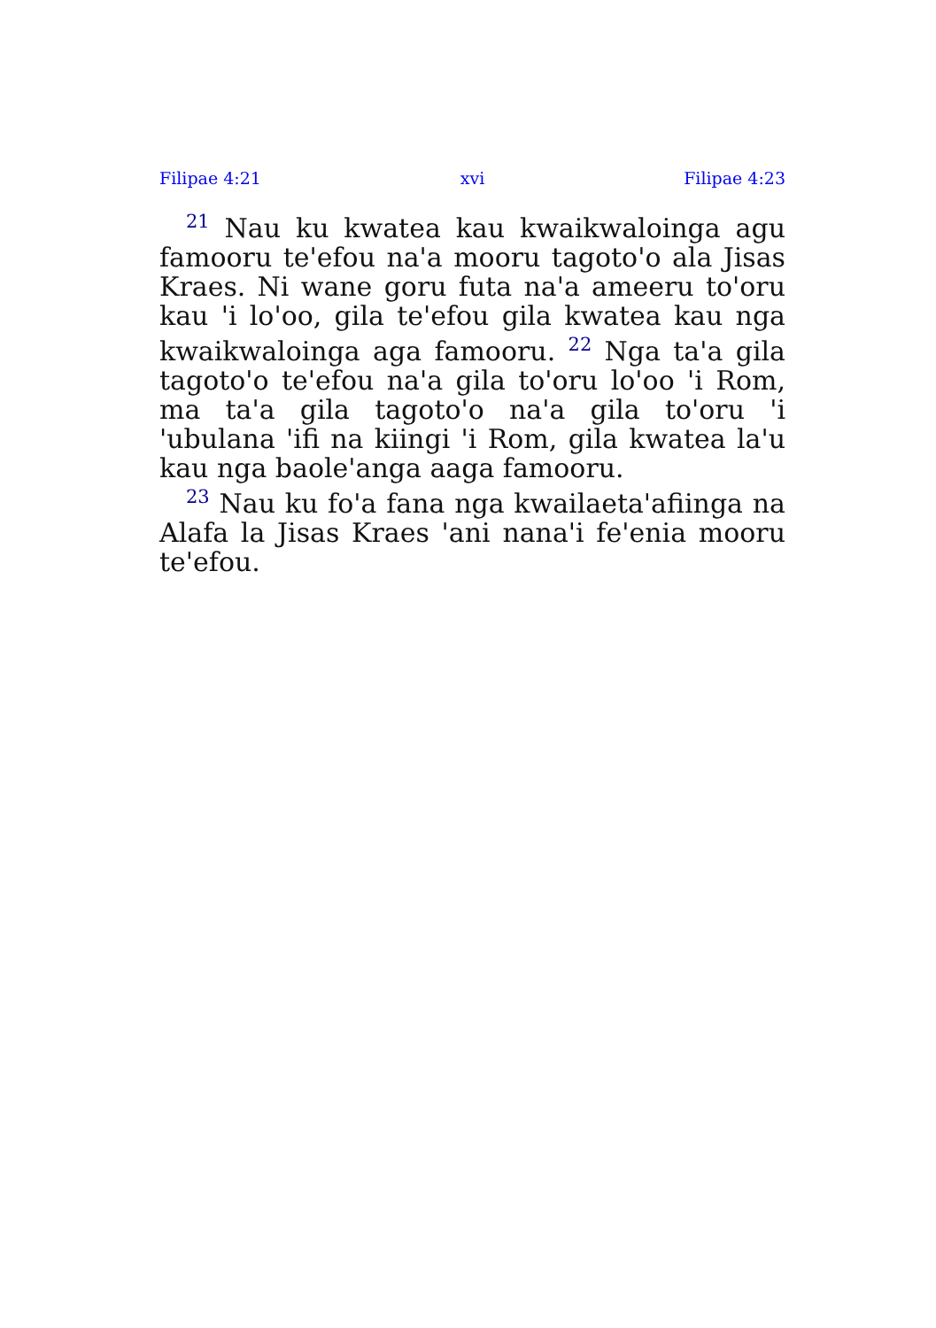Filipae 4:21 xvi Filipae 4:23
<sup>21</sup> Nau ku kwatea kau kwaikwaloinga agu famooru te'efou na'a mooru tagoto'o ala Jisas Kraes. Ni wane goru futa na'a ameeru to'oru kau 'i lo'oo, gila te'efou gila kwatea kau nga kwaik­waloinga aga famooru. <sup>22</sup> Nga ta'a gila tagoto'o te'efou na'a gila to'oru lo'oo 'i Rom, ma ta'a gila tagoto'o na'a gila to'oru 'i 'ubulana 'ifi na kiingi 'i Rom, gila kwatea la'u kau nga baole'anga aaga famooru.
<sup>23</sup> Nau ku fo'a fana nga kwailaeta'afiinga na Alafa la Jisas Kraes 'ani nana'i fe'enia mooru te'efou.